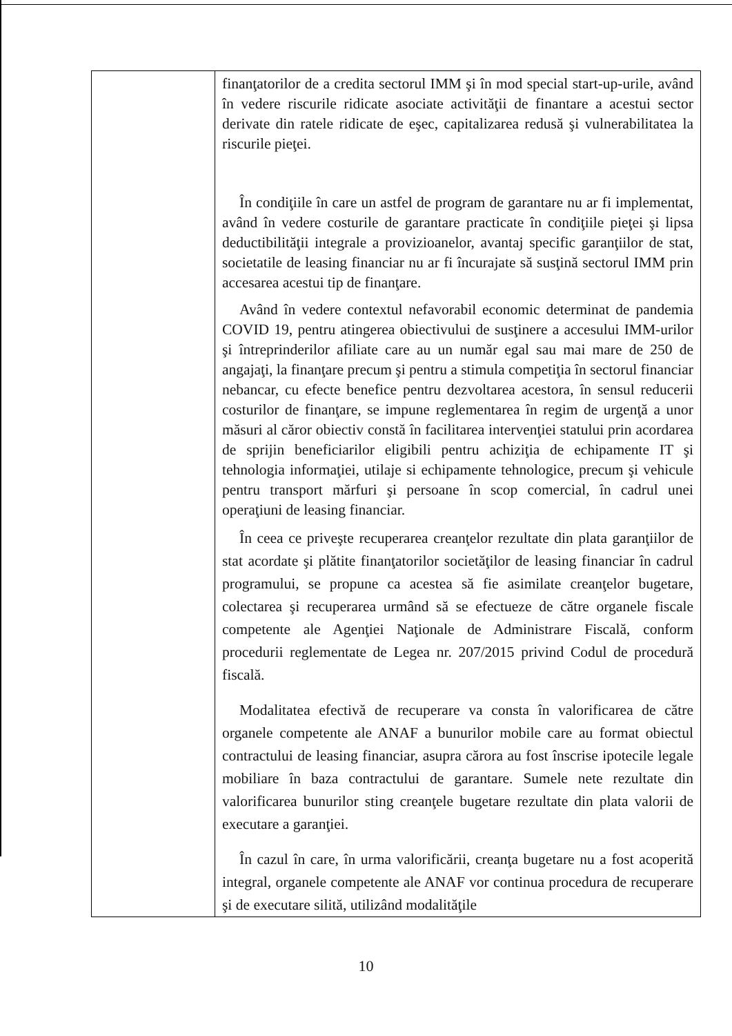| | finanţatorilor de a credita sectorul IMM şi în mod special start-up-urile, având în vedere riscurile ridicate asociate activităţii de finantare a acestui sector derivate din ratele ridicate de eşec, capitalizarea redusă şi vulnerabilitatea la riscurile pieţei. În condiţiile în care un astfel de program de garantare nu ar fi implementat, având în vedere costurile de garantare practicate în condiţiile pieţei şi lipsa deductibilităţii integrale a provizioanelor, avantaj specific garanţiilor de stat, societatile de leasing financiar nu ar fi încurajate să susţină sectorul IMM prin accesarea acestui tip de finanţare. Având în vedere contextul nefavorabil economic determinat de pandemia COVID 19, pentru atingerea obiectivului de susţinere a accesului IMM-urilor şi întreprinderilor afiliate care au un număr egal sau mai mare de 250 de angajaţi, la finanţare precum şi pentru a stimula competiţia în sectorul financiar nebancar, cu efecte benefice pentru dezvoltarea acestora, în sensul reducerii costurilor de finanţare, se impune reglementarea în regim de urgenţă a unor măsuri al căror obiectiv constă în facilitarea intervenţiei statului prin acordarea de sprijin beneficiarilor eligibili pentru achiziţia de echipamente IT şi tehnologia informaţiei, utilaje si echipamente tehnologice, precum şi vehicule pentru transport mărfuri şi persoane în scop comercial, în cadrul unei operaţiuni de leasing financiar. În ceea ce priveşte recuperarea creanţelor rezultate din plata garanţiilor de stat acordate şi plătite finanţatorilor societăţilor de leasing financiar în cadrul programului, se propune ca acestea să fie asimilate creanţelor bugetare, colectarea şi recuperarea urmând să se efectueze de către organele fiscale competente ale Agenţiei Naţionale de Administrare Fiscală, conform procedurii reglementate de Legea nr. 207/2015 privind Codul de procedură fiscală. Modalitatea efectivă de recuperare va consta în valorificarea de către organele competente ale ANAF a bunurilor mobile care au format obiectul contractului de leasing financiar, asupra cărora au fost înscrise ipotecile legale mobiliare în baza contractului de garantare. Sumele nete rezultate din valorificarea bunurilor sting creanţele bugetare rezultate din plata valorii de executare a garanţiei. În cazul în care, în urma valorificării, creanţa bugetare nu a fost acoperită integral, organele competente ale ANAF vor continua procedura de recuperare şi de executare silită, utilizând modalităţile |
10